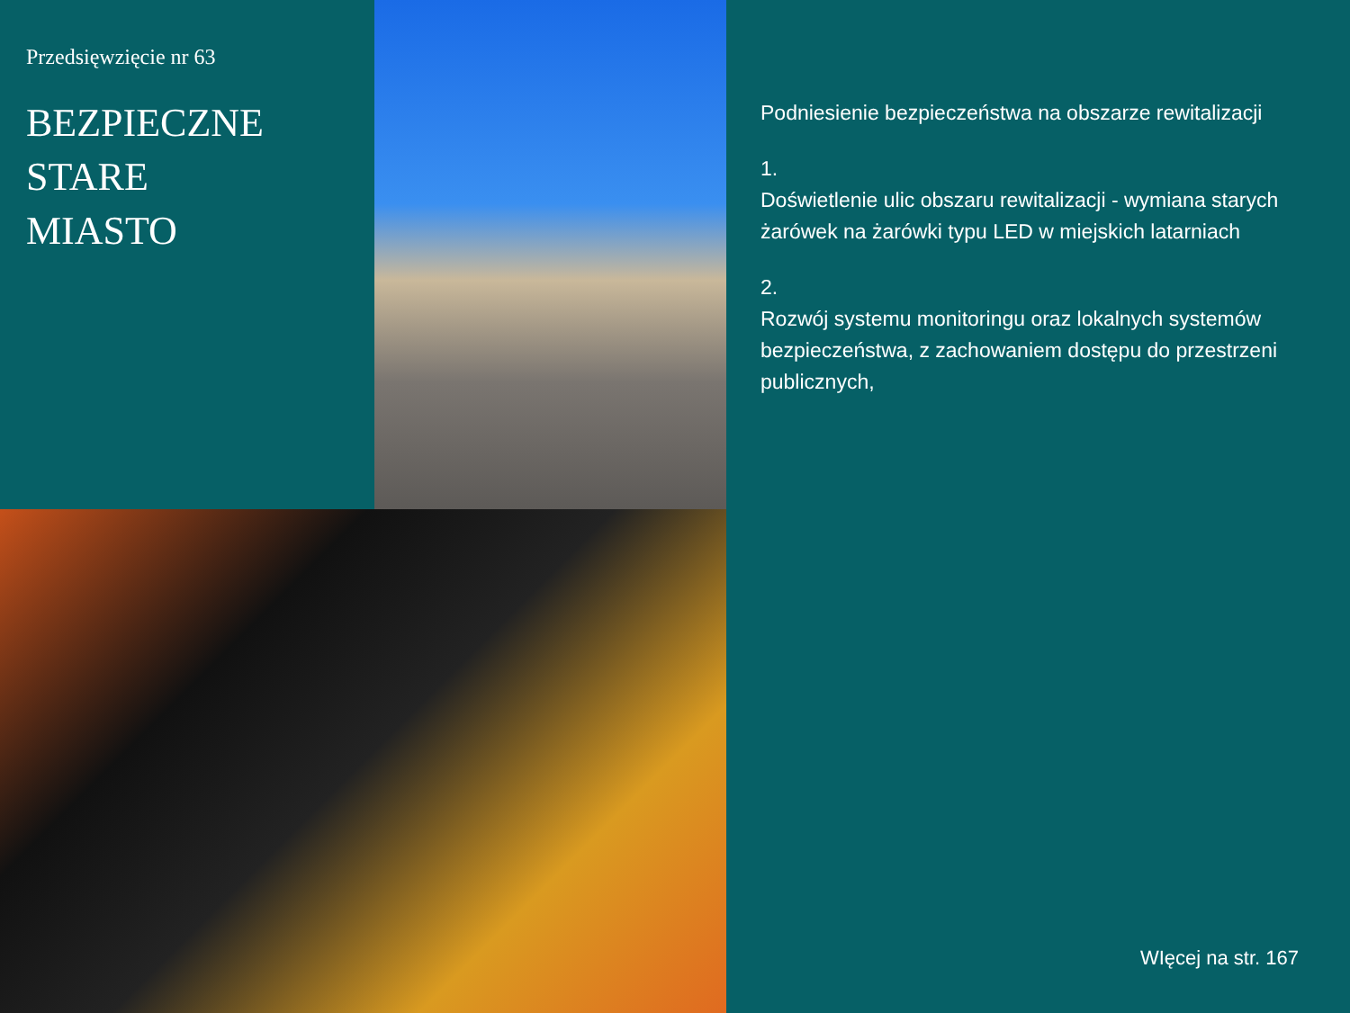Przedsięwzięcie nr 63
BEZPIECZNE
STARE
MIASTO
Podniesienie bezpieczeństwa na obszarze rewitalizacji
1.
Doświetlenie ulic obszaru rewitalizacji - wymiana starych żarówek na żarówki typu LED w miejskich latarniach
2.
Rozwój systemu monitoringu oraz lokalnych systemów bezpieczeństwa, z zachowaniem dostępu do przestrzeni publicznych,
WIęcej na str. 167